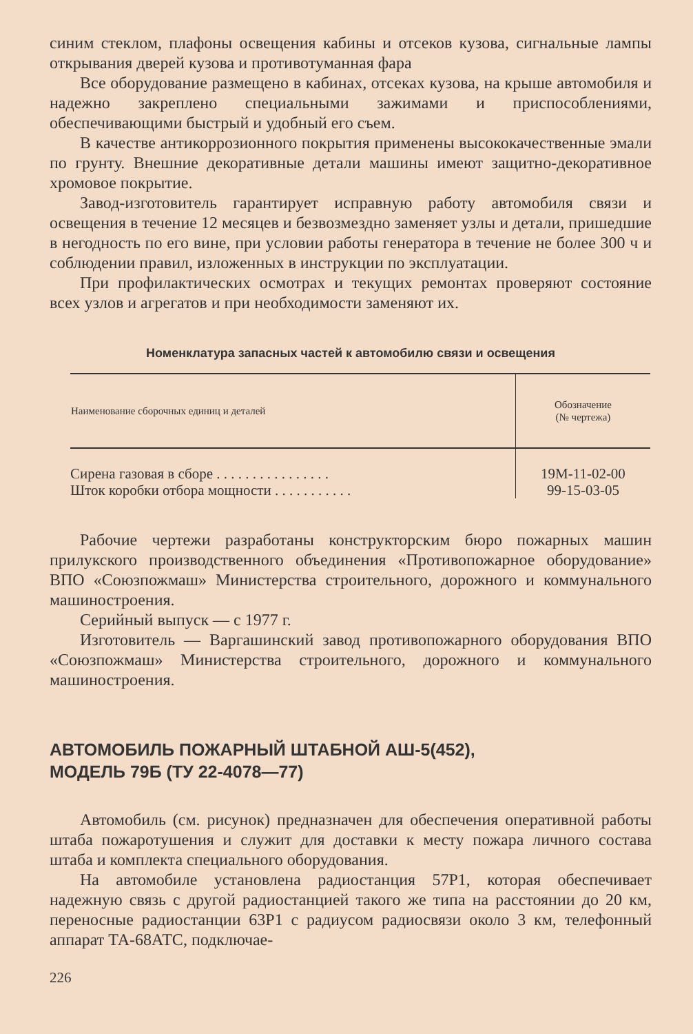синим стеклом, плафоны освещения кабины и отсеков кузова, сигнальные лампы открывания дверей кузова и противотуманная фара
Все оборудование размещено в кабинах, отсеках кузова, на крыше автомобиля и надежно закреплено специальными зажимами и приспособлениями, обеспечивающими быстрый и удобный его съем.
В качестве антикоррозионного покрытия применены высококачественные эмали по грунту. Внешние декоративные детали машины имеют защитно-декоративное хромовое покрытие.
Завод-изготовитель гарантирует исправную работу автомобиля связи и освещения в течение 12 месяцев и безвозмездно заменяет узлы и детали, пришедшие в негодность по его вине, при условии работы генератора в течение не более 300 ч и соблюдении правил, изложенных в инструкции по эксплуатации.
При профилактических осмотрах и текущих ремонтах проверяют состояние всех узлов и агрегатов и при необходимости заменяют их.
Номенклатура запасных частей к автомобилю связи и освещения
| Наименование сборочных единиц и деталей | Обозначение (№ чертежа) |
| --- | --- |
| Сирена газовая в сборе . . . . . . . . . . . . . . . . | 19М-11-02-00 |
| Шток коробки отбора мощности . . . . . . . . . . . | 99-15-03-05 |
Рабочие чертежи разработаны конструкторским бюро пожарных машин прилукского производственного объединения «Противопожарное оборудование» ВПО «Союзпожмаш» Министерства строительного, дорожного и коммунального машиностроения.
Серийный выпуск — с 1977 г.
Изготовитель — Варгашинский завод противопожарного оборудования ВПО «Союзпожмаш» Министерства строительного, дорожного и коммунального машиностроения.
АВТОМОБИЛЬ ПОЖАРНЫЙ ШТАБНОЙ АШ-5(452),
МОДЕЛЬ 79Б (ТУ 22-4078—77)
Автомобиль (см. рисунок) предназначен для обеспечения оперативной работы штаба пожаротушения и служит для доставки к месту пожара личного состава штаба и комплекта специального оборудования.
На автомобиле установлена радиостанция 57Р1, которая обеспечивает надежную связь с другой радиостанцией такого же типа на расстоянии до 20 км, переносные радиостанции 63Р1 с радиусом радиосвязи около 3 км, телефонный аппарат ТА-68АТС, подключае-
226